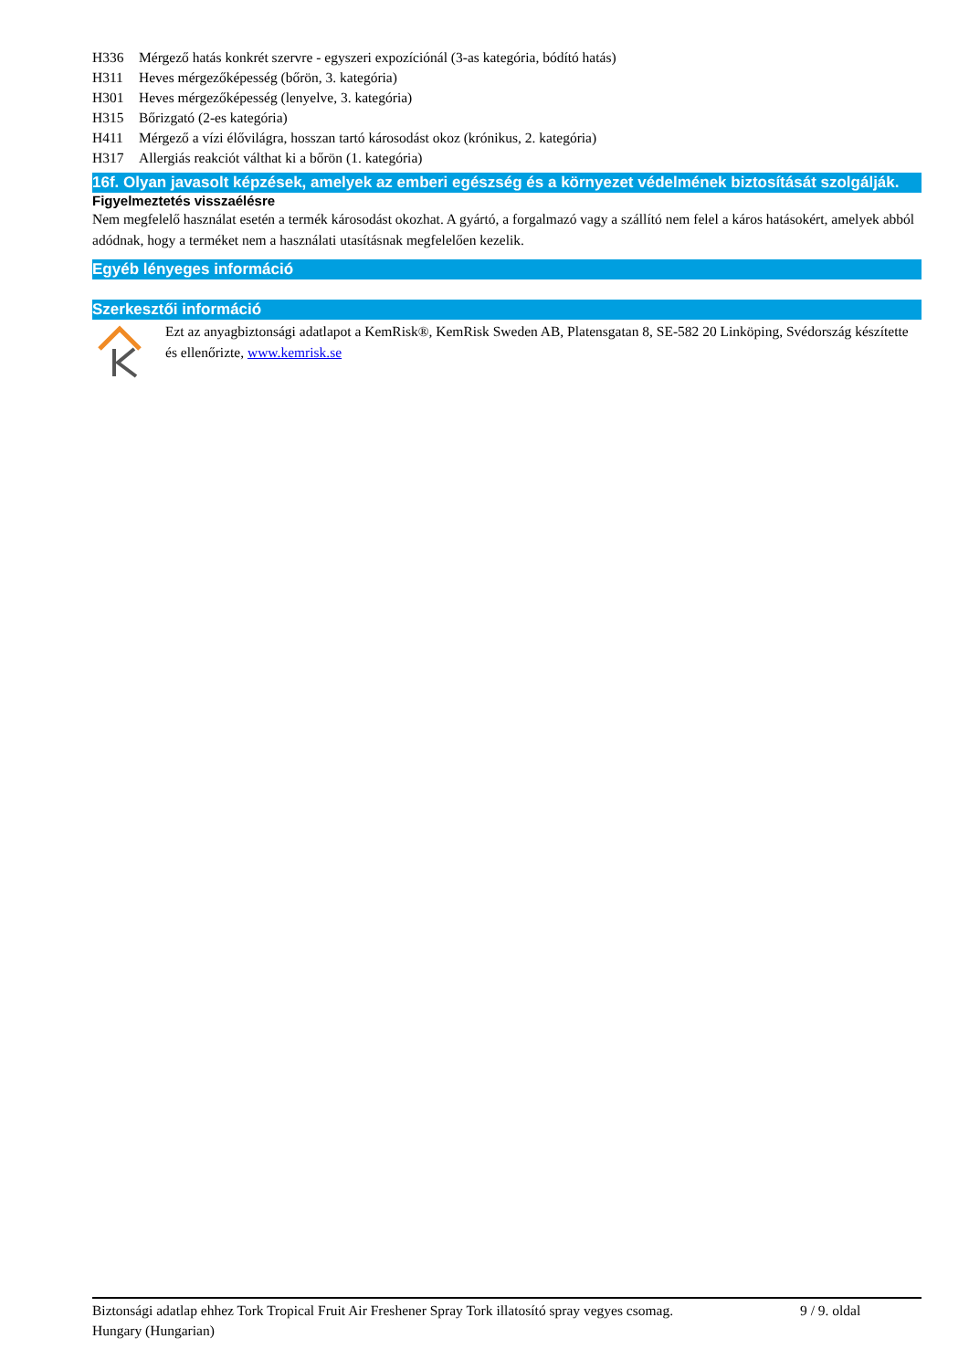H336 Mérgező hatás konkrét szervre - egyszeri expozíciónál (3-as kategória, bódító hatás)
H311 Heves mérgezőképesség (bőrön, 3. kategória)
H301 Heves mérgezőképesség (lenyelve, 3. kategória)
H315 Bőrizgató (2-es kategória)
H411 Mérgező a vízi élővilágra, hosszan tartó károsodást okoz (krónikus, 2. kategória)
H317 Allergiás reakciót válthat ki a bőrön (1. kategória)
16f. Olyan javasolt képzések, amelyek az emberi egészség és a környezet védelmének biztosítását szolgálják.
Figyelmeztetés visszaélésre
Nem megfelelő használat esetén a termék károsodást okozhat. A gyártó, a forgalmazó vagy a szállító nem felel a káros hatásokért, amelyek abból adódnak, hogy a terméket nem a használati utasításnak megfelelően kezelik.
Egyéb lényeges információ
Szerkesztői információ
Ezt az anyagbiztonsági adatlapot a KemRisk®, KemRisk Sweden AB, Platensgatan 8, SE-582 20 Linköping, Svédország készítette és ellenőrizte, www.kemrisk.se
Biztonsági adatlap ehhez Tork Tropical Fruit Air Freshener Spray Tork illatosító spray vegyes csomag.
9 / 9. oldal
Hungary (Hungarian)